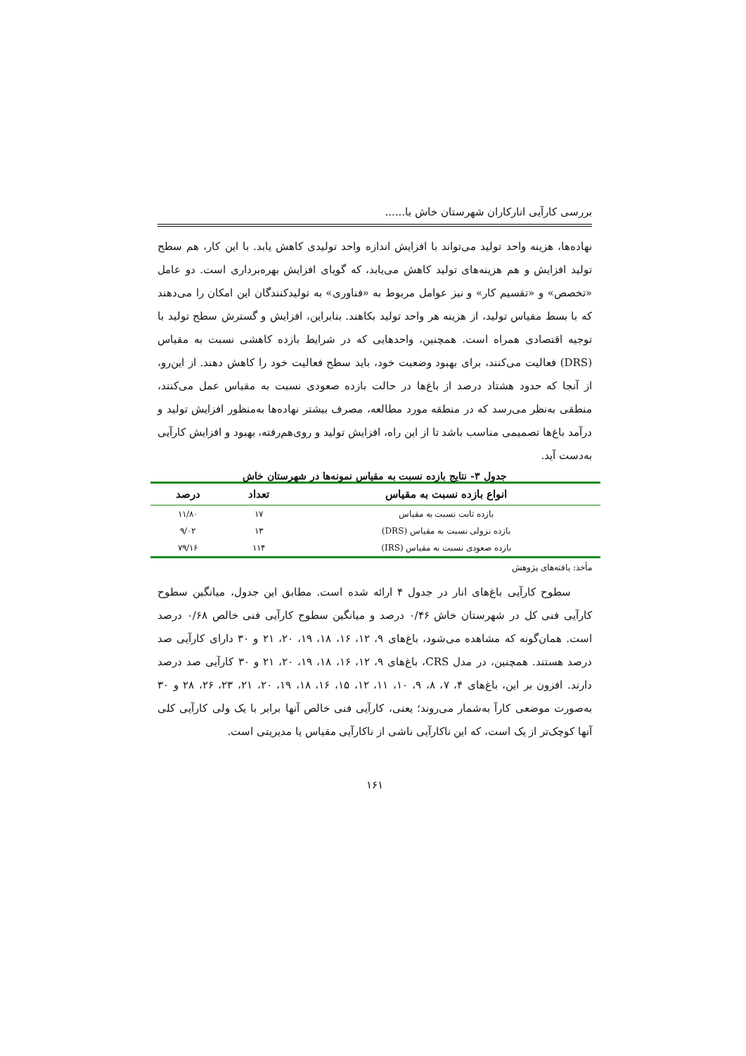بررسی کارآیی انارکاران شهرستان خاش با......
نهاده‌ها، هزینه واحد تولید می‌تواند با افزایش اندازه واحد تولیدی کاهش یابد. با این کار، هم سطح تولید افزایش و هم هزینه‌های تولید کاهش می‌یابد، که گویای افزایش بهره‌برداری است. دو عامل «تخصص» و «تقسیم کار» و نیز عوامل مربوط به «فناوری» به تولیدکنندگان این امکان را می‌دهند که با بسط مقیاس تولید، از هزینه هر واحد تولید بکاهند. بنابراین، افزایش و گسترش سطح تولید با توجیه اقتصادی همراه است. همچنین، واحدهایی که در شرایط بازده کاهشی نسبت به مقیاس (DRS) فعالیت می‌کنند، برای بهبود وضعیت خود، باید سطح فعالیت خود را کاهش دهند. از این‌رو، از آنجا که حدود هشتاد درصد از باغ‌ها در حالت بازده صعودی نسبت به مقیاس عمل می‌کنند، منطقی به‌نظر می‌رسد که در منطقه مورد مطالعه، مصرف بیشتر نهاده‌ها به‌منظور افزایش تولید و درآمد باغ‌ها تصمیمی مناسب باشد تا از این راه، افزایش تولید و روی‌هم‌رفته، بهبود و افزایش کارآیی به‌دست آید.
جدول ۳- نتایج بازده نسبت به مقیاس نمونه‌ها در شهرستان خاش
| انواع بازده نسبت به مقیاس | تعداد | درصد |
| --- | --- | --- |
| بازده ثابت نسبت به مقیاس | ۱۷ | ۱۱/۸۰ |
| بازده نزولی نسبت به مقیاس (DRS) | ۱۳ | ۹/۰۲ |
| بازده صعودی نسبت به مقیاس (IRS) | ۱۱۴ | ۷۹/۱۶ |
مأخذ: یافته‌های پژوهش
سطوح کارآیی باغ‌های انار در جدول ۴ ارائه شده است. مطابق این جدول، میانگین سطوح کارآیی فنی کل در شهرستان خاش ۰/۴۶ درصد و میانگین سطوح کارآیی فنی خالص ۰/۶۸ درصد است. همان‌گونه که مشاهده می‌شود، باغ‌های ۹، ۱۲، ۱۶، ۱۸، ۱۹، ۲۰، ۲۱ و ۳۰ دارای کارآیی صد درصد هستند. همچنین، در مدل CRS، باغ‌های ۹، ۱۲، ۱۶، ۱۸، ۱۹، ۲۰، ۲۱ و ۳۰ کارآیی صد درصد دارند. افزون بر این، باغ‌های ۴، ۷، ۸، ۹، ۱۰، ۱۱، ۱۲، ۱۵، ۱۶، ۱۸، ۱۹، ۲۰، ۲۱، ۲۳، ۲۶، ۲۸ و ۳۰ به‌صورت موضعی کارآ به‌شمار می‌روند؛ یعنی، کارآیی فنی خالص آنها برابر با یک ولی کارآیی کلی آنها کوچک‌تر از یک است، که این ناکارآیی ناشی از ناکارآیی مقیاس یا مدیریتی است.
۱۶۱